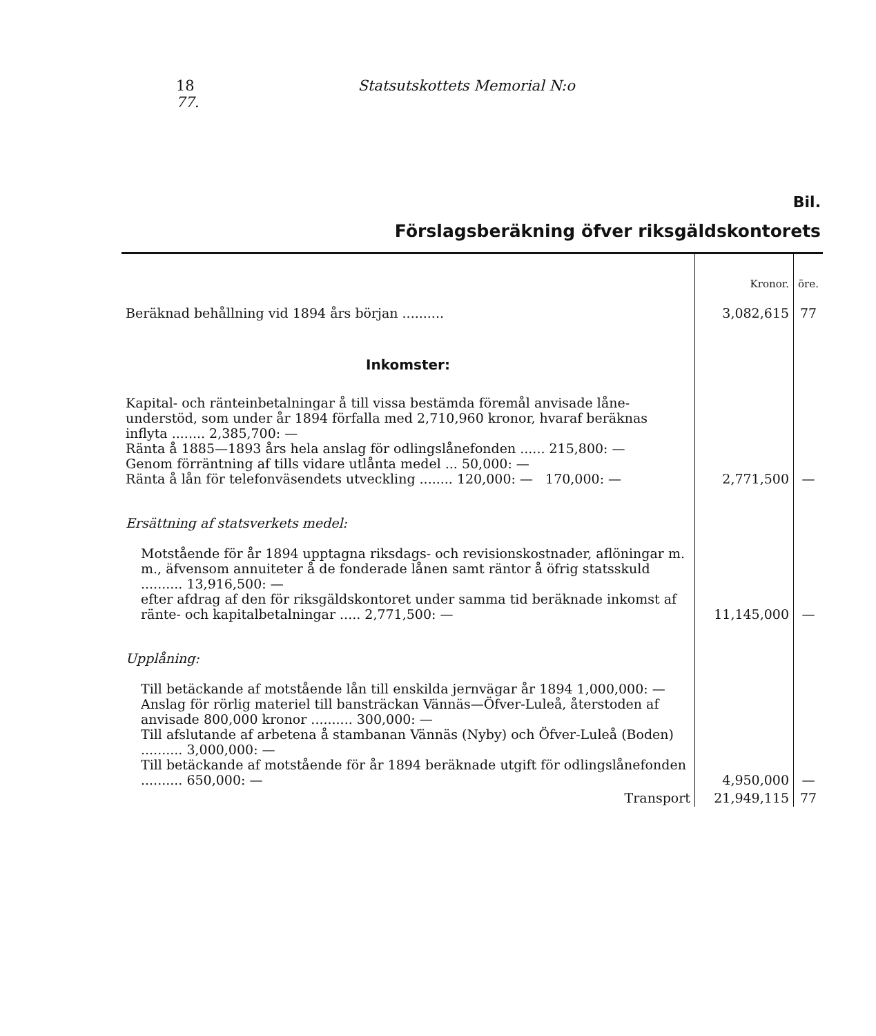18 Statsutskottets Memorial N:o 77.
Bil.
Förslagsberäkning öfver riksgäldskontorets
| | Kronor. | öre. |
| Beräknad behållning vid 1894 års början .......... | 3,082,615 | 77 |
| Inkomster: | | |
| Kapital- och ränteinbetalningar å till vissa bestämda föremål anvisade låne-understöd, som under år 1894 förfalla med 2,710,960 kronor, hvaraf beräknas inflyta ........ 2,385,700: — Ränta å 1885—1893 års hela anslag för odlingslånefonden ...... 215,800: — Genom förräntning af tills vidare utlånta medel ... 50,000: — Ränta å lån för telefonväsendets utveckling ........ 120,000: — 170,000: — | 2,771,500 | — |
| Ersättning af statsverkets medel: | | |
| Motstående för år 1894 upptagna riksdags- och revisionskostnader, aflöningar m. m., äfvensom annuiteter å de fonderade lånen samt räntor å öfrig statsskuld .......... 13,916,500: — efter afdrag af den för riksgäldskontoret under samma tid beräknade inkomst af ränte- och kapitalbetalningar ..... 2,771,500: — | 11,145,000 | — |
| Upplåning: | | |
| Till betäckande af motstående lån till enskilda jernvägar år 1894 1,000,000: — Anslag för rörlig materiel till bansträckan Vännäs—Öfver-Luleå, återstoden af anvisade 800,000 kronor .......... 300,000: — Till afslutande af arbetena å stambanan Vännäs (Nyby) och Öfver-Luleå (Boden) .......... 3,000,000: — Till betäckande af motstående för år 1894 beräknade utgift för odlingslånefonden .......... 650,000: — | 4,950,000 | — |
| Transport | 21,949,115 | 77 |